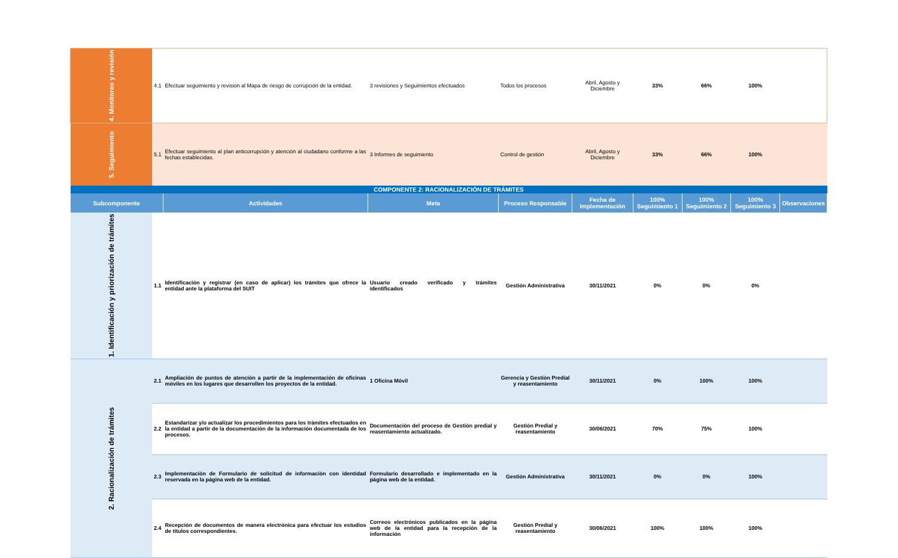| 4. Monitoreo y revisión | 4.1 | Efectuar seguimiento y revisión al Mapa de riesgo de corrupción de la entidad. | 3 revisiones y Seguimientos efectuados | Todos los procesos | Abril, Agosto y Diciembre | 33% | 66% | 100% | |
| 5. Seguimiento | 5.1 | Efectuar seguimiento al plan anticorrupción y atención al ciudadano conforme a las fechas establecidas. | 3 Informes de seguimiento | Control de gestión | Abril, Agosto y Diciembre | 33% | 66% | 100% | |
| COMPONENTE 2: RACIONALIZACIÓN DE TRÁMITES | | | | | | | | | |
| Subcomponente | | Actividades | Meta | Proceso Responsable | Fecha de Implementación | 100% Seguimiento 1 | 100% Seguimiento 2 | 100% Seguimiento 3 | Observaciones |
| 1. Identificación y priorización de trámites | 1.1 | Identificación y registrar (en caso de aplicar) los trámites que ofrece la entidad ante la plataforma del SUIT | Usuario creado verificado y trámites identificados | Gestión Administrativa | 30/11/2021 | 0% | 0% | 0% | |
| 2. Racionalización de trámites | 2.1 | Ampliación de puntos de atención a partir de la implementación de oficinas móviles en los lugares que desarrollen los proyectos de la entidad. | 1 Oficina Móvil | Gerencia y Gestión Predial y reasentamiento | 30/11/2021 | 0% | 100% | 100% | |
| | 2.2 | Estandarizar y/o actualizar los procedimientos para los trámites efectuados en la entidad a partir de la documentación de la información documentada de los procesos. | Documentación del proceso de Gestión predial y reasentamiento actualizado. | Gestión Predial y reasentamiento | 30/06/2021 | 70% | 75% | 100% | |
| | 2.3 | Implementación de Formulario de solicitud de información con identidad reservada en la página web de la entidad. | Formulario desarrollado e implementado en la página web de la entidad. | Gestión Administrativa | 30/11/2021 | 0% | 0% | 100% | |
| | 2.4 | Recepción de documentos de manera electrónica para efectuar los estudios de títulos correspondientes. | Correos electrónicos publicados en la página web de la entidad para la recepción de la información | Gestión Predial y reasentamiento | 30/06/2021 | 100% | 100% | 100% | |